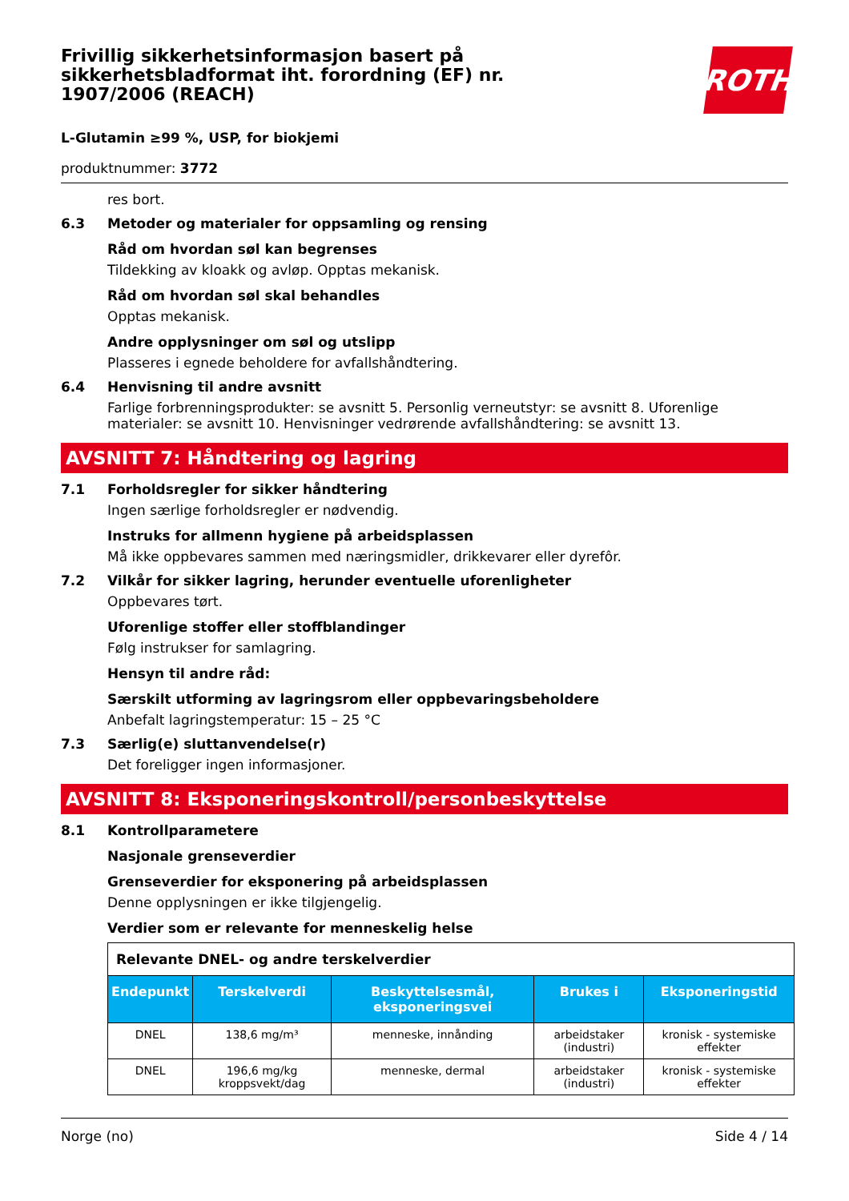Frivillig sikkerhetsinformasjon basert på sikkerhetsbladformat iht. forordning (EF) nr. 1907/2006 (REACH)
ROTH
L-Glutamin ≥99 %, USP, for biokjemi
produktnummer: 3772
res bort.
6.3 Metoder og materialer for oppsamling og rensing
Råd om hvordan søl kan begrenses
Tildekking av kloakk og avløp. Opptas mekanisk.
Råd om hvordan søl skal behandles
Opptas mekanisk.
Andre opplysninger om søl og utslipp
Plasseres i egnede beholdere for avfallshåndtering.
6.4 Henvisning til andre avsnitt
Farlige forbrenningsprodukter: se avsnitt 5. Personlig verneutstyr: se avsnitt 8. Uforenlige materialer: se avsnitt 10. Henvisninger vedrørende avfallshåndtering: se avsnitt 13.
AVSNITT 7: Håndtering og lagring
7.1 Forholdsregler for sikker håndtering
Ingen særlige forholdsregler er nødvendig.
Instruks for allmenn hygiene på arbeidsplassen
Må ikke oppbevares sammen med næringsmidler, drikkevarer eller dyrefôr.
7.2 Vilkår for sikker lagring, herunder eventuelle uforenligheter
Oppbevares tørt.
Uforenlige stoffer eller stoffblandinger
Følg instrukser for samlagring.
Hensyn til andre råd:
Særskilt utforming av lagringsrom eller oppbevaringsbeholdere
Anbefalt lagringstemperatur: 15 – 25 °C
7.3 Særlig(e) sluttanvendelse(r)
Det foreligger ingen informasjoner.
AVSNITT 8: Eksponeringskontroll/personbeskyttelse
8.1 Kontrollparametere
Nasjonale grenseverdier
Grenseverdier for eksponering på arbeidsplassen
Denne opplysningen er ikke tilgjengelig.
Verdier som er relevante for menneskelig helse
| Relevante DNEL- og andre terskelverdier | | | | |
| Endepunkt | Terskelverdi | Beskyttelsesmål, eksponeringsvei | Brukes i | Eksponeringstid |
| DNEL | 138,6 mg/m³ | menneske, innånding | arbeidstaker (industri) | kronisk - systemiske effekter |
| DNEL | 196,6 mg/kg kroppsvekt/dag | menneske, dermal | arbeidstaker (industri) | kronisk - systemiske effekter |
Norge (no) Side 4 / 14